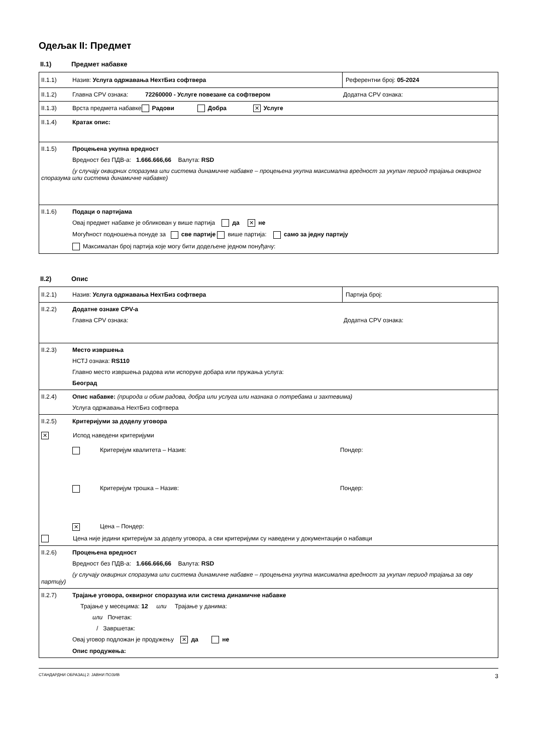Одељак II: Предмет
II.1) Предмет набавке
II.1.1) Назив: Услуга одржавања НехтБиз софтвера
Референтни број: 05-2024
II.1.2) Главна CPV ознака: 72260000 - Услуге повезане са софтвером Додатна CPV ознака:
II.1.3) Врста предмета набавке Радови Добра ✕ Услуге
II.1.4) Кратак опис:
II.1.5) Процењена укупна вредност
Вредност без ПДВ-а: 1.666.666,66 Валута: RSD
(у случају оквирних споразума или система динамичне набавке – процењена укупна максимална вредност за укупан период трајања оквирног споразума или система динамичне набавке)
II.1.6) Подаци о партијама
Овај предмет набавке је обликован у више партија да ✕ не
Могућност подношења понуде за све партије више партија: само за једну партију
Максималан број партија које могу бити додељене једном понуђачу:
II.2) Опис
II.2.1) Назив: Услуга одржавања НехтБиз софтвера
Партија број:
II.2.2) Додатне ознаке CPV-а
Главна CPV ознака: Додатна CPV ознака:
II.2.3) Место извршења
НСТЈ ознака: RS110
Главно место извршења радова или испоруке добара или пружања услуга:
Београд
II.2.4) Опис набавке: (природа и обим радова, добра или услуга или назнака о потребама и захтевима)
Услуга одржавања НехтБиз софтвера
II.2.5) Критеријуми за доделу уговора
✕ Испод наведени критеријуми
Критеријум квалитета – Назив: Пондер:
Критеријум трошка – Назив: Пондер:
✕ Цена – Пондер:
Цена није једини критеријум за доделу уговора, а сви критеријуми су наведени у документацији о набавци
II.2.6) Процењена вредност
Вредност без ПДВ-а: 1.666.666,66 Валута: RSD
(у случају оквирних споразума или система динамичне набавке – процењена укупна максимална вредност за укупан период трајања за ову партију)
II.2.7) Трајање уговора, оквирног споразума или система динамичне набавке
Трајање у месецима: 12 или Трајање у данима:
или Почетак:
/ Завршетак:
Овај уговор подложан је продужењу ✕ да не
Опис продужења:
СТАНДАРДНИ ОБРАЗАЦ 2: ЈАВНИ ПОЗИВ 3